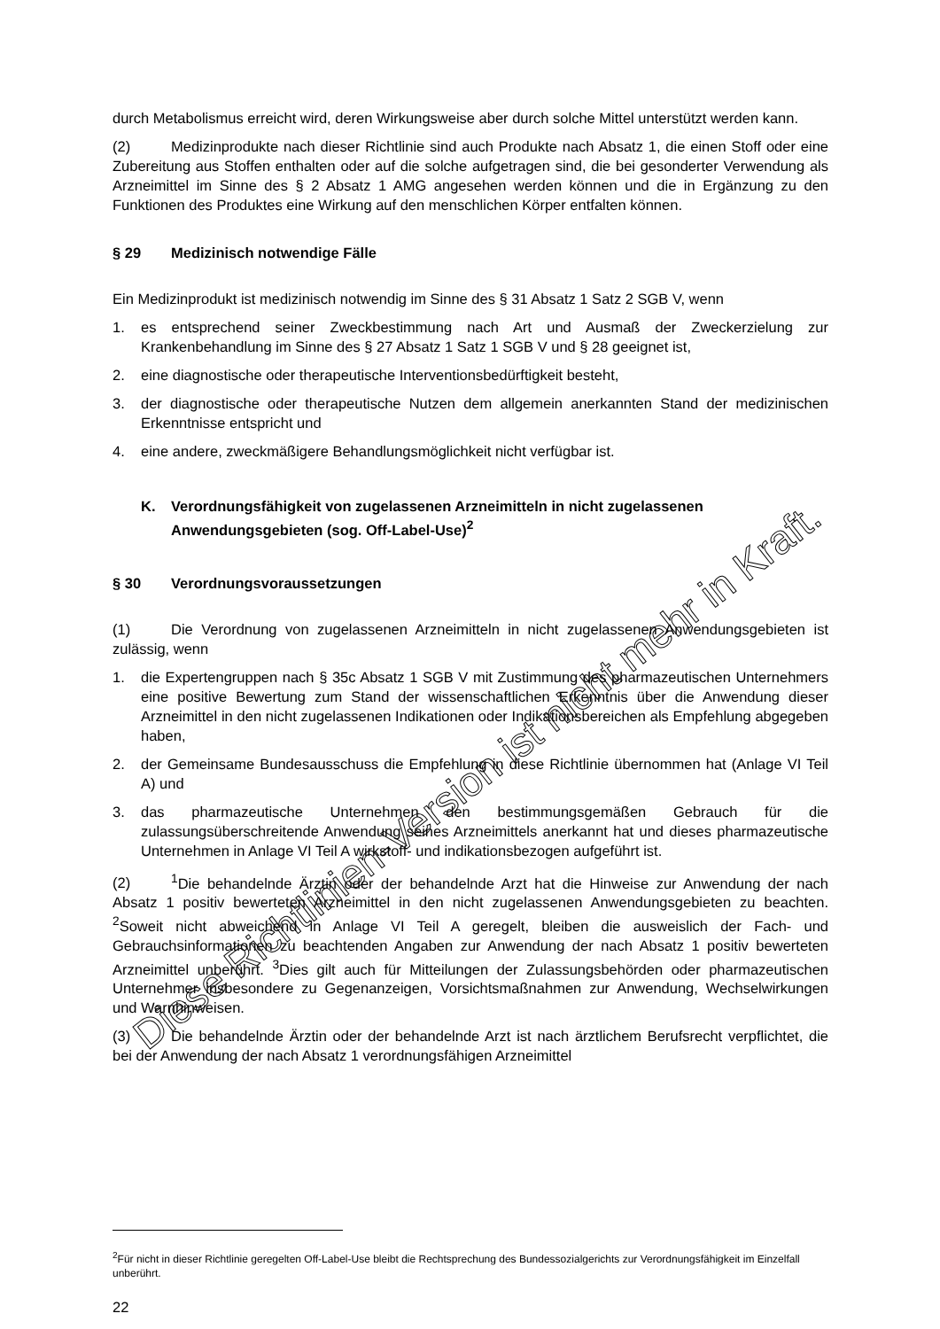durch Metabolismus erreicht wird, deren Wirkungsweise aber durch solche Mittel unterstützt werden kann.
(2) Medizinprodukte nach dieser Richtlinie sind auch Produkte nach Absatz 1, die einen Stoff oder eine Zubereitung aus Stoffen enthalten oder auf die solche aufgetragen sind, die bei gesonderter Verwendung als Arzneimittel im Sinne des § 2 Absatz 1 AMG angesehen werden können und die in Ergänzung zu den Funktionen des Produktes eine Wirkung auf den menschlichen Körper entfalten können.
§ 29 Medizinisch notwendige Fälle
Ein Medizinprodukt ist medizinisch notwendig im Sinne des § 31 Absatz 1 Satz 2 SGB V, wenn
1. es entsprechend seiner Zweckbestimmung nach Art und Ausmaß der Zweckerzielung zur Krankenbehandlung im Sinne des § 27 Absatz 1 Satz 1 SGB V und § 28 geeignet ist,
2. eine diagnostische oder therapeutische Interventionsbedürftigkeit besteht,
3. der diagnostische oder therapeutische Nutzen dem allgemein anerkannten Stand der medizinischen Erkenntnisse entspricht und
4. eine andere, zweckmäßigere Behandlungsmöglichkeit nicht verfügbar ist.
K. Verordnungsfähigkeit von zugelassenen Arzneimitteln in nicht zugelassenen Anwendungsgebieten (sog. Off-Label-Use)<sup>2</sup>
§ 30 Verordnungsvoraussetzungen
(1) Die Verordnung von zugelassenen Arzneimitteln in nicht zugelassenen Anwendungsgebieten ist zulässig, wenn
1. die Expertengruppen nach § 35c Absatz 1 SGB V mit Zustimmung des pharmazeutischen Unternehmers eine positive Bewertung zum Stand der wissenschaftlichen Erkenntnis über die Anwendung dieser Arzneimittel in den nicht zugelassenen Indikationen oder Indikationsbereichen als Empfehlung abgegeben haben,
2. der Gemeinsame Bundesausschuss die Empfehlung in diese Richtlinie übernommen hat (Anlage VI Teil A) und
3. das pharmazeutische Unternehmen den bestimmungsgemäßen Gebrauch für die zulassungsüberschreitende Anwendung seines Arzneimittels anerkannt hat und dieses pharmazeutische Unternehmen in Anlage VI Teil A wirkstoff- und indikationsbezogen aufgeführt ist.
(2)<sup>1</sup>Die behandelnde Ärztin oder der behandelnde Arzt hat die Hinweise zur Anwendung der nach Absatz 1 positiv bewerteten Arzneimittel in den nicht zugelassenen Anwendungsgebieten zu beachten. <sup>2</sup>Soweit nicht abweichend in Anlage VI Teil A geregelt, bleiben die ausweislich der Fach- und Gebrauchsinformationen zu beachtenden Angaben zur Anwendung der nach Absatz 1 positiv bewerteten Arzneimittel unberührt. <sup>3</sup>Dies gilt auch für Mitteilungen der Zulassungsbehörden oder pharmazeutischen Unternehmer insbesondere zu Gegenanzeigen, Vorsichtsmaßnahmen zur Anwendung, Wechselwirkungen und Warnhinweisen.
(3) Die behandelnde Ärztin oder der behandelnde Arzt ist nach ärztlichem Berufsrecht verpflichtet, die bei der Anwendung der nach Absatz 1 verordnungsfähigen Arzneimittel
<sup>2</sup> Für nicht in dieser Richtlinie geregelten Off-Label-Use bleibt die Rechtsprechung des Bundessozialgerichts zur Verordnungsfähigkeit im Einzelfall unberührt.
22
Diese Richtlinien-Version ist nicht mehr in Kraft.